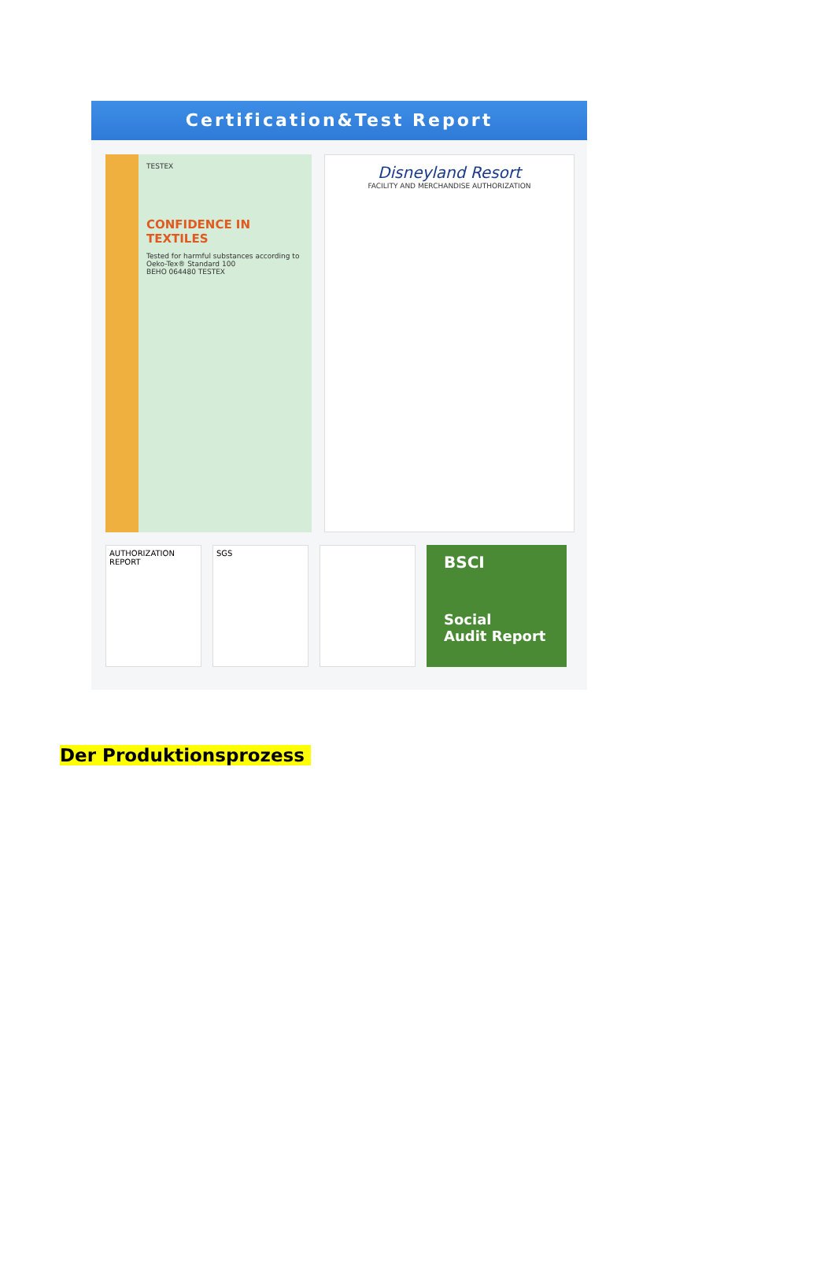Certification&Test Report
TESTEX
CONFIDENCE IN TEXTILES
Tested for harmful substances according to Oeko-Tex® Standard 100
BEHO 064480 TESTEX
Disneyland Resort
FACILITY AND MERCHANDISE AUTHORIZATION
AUTHORIZATION REPORT SGS
BSCI
Social
Audit Report
Der Produktionsprozess